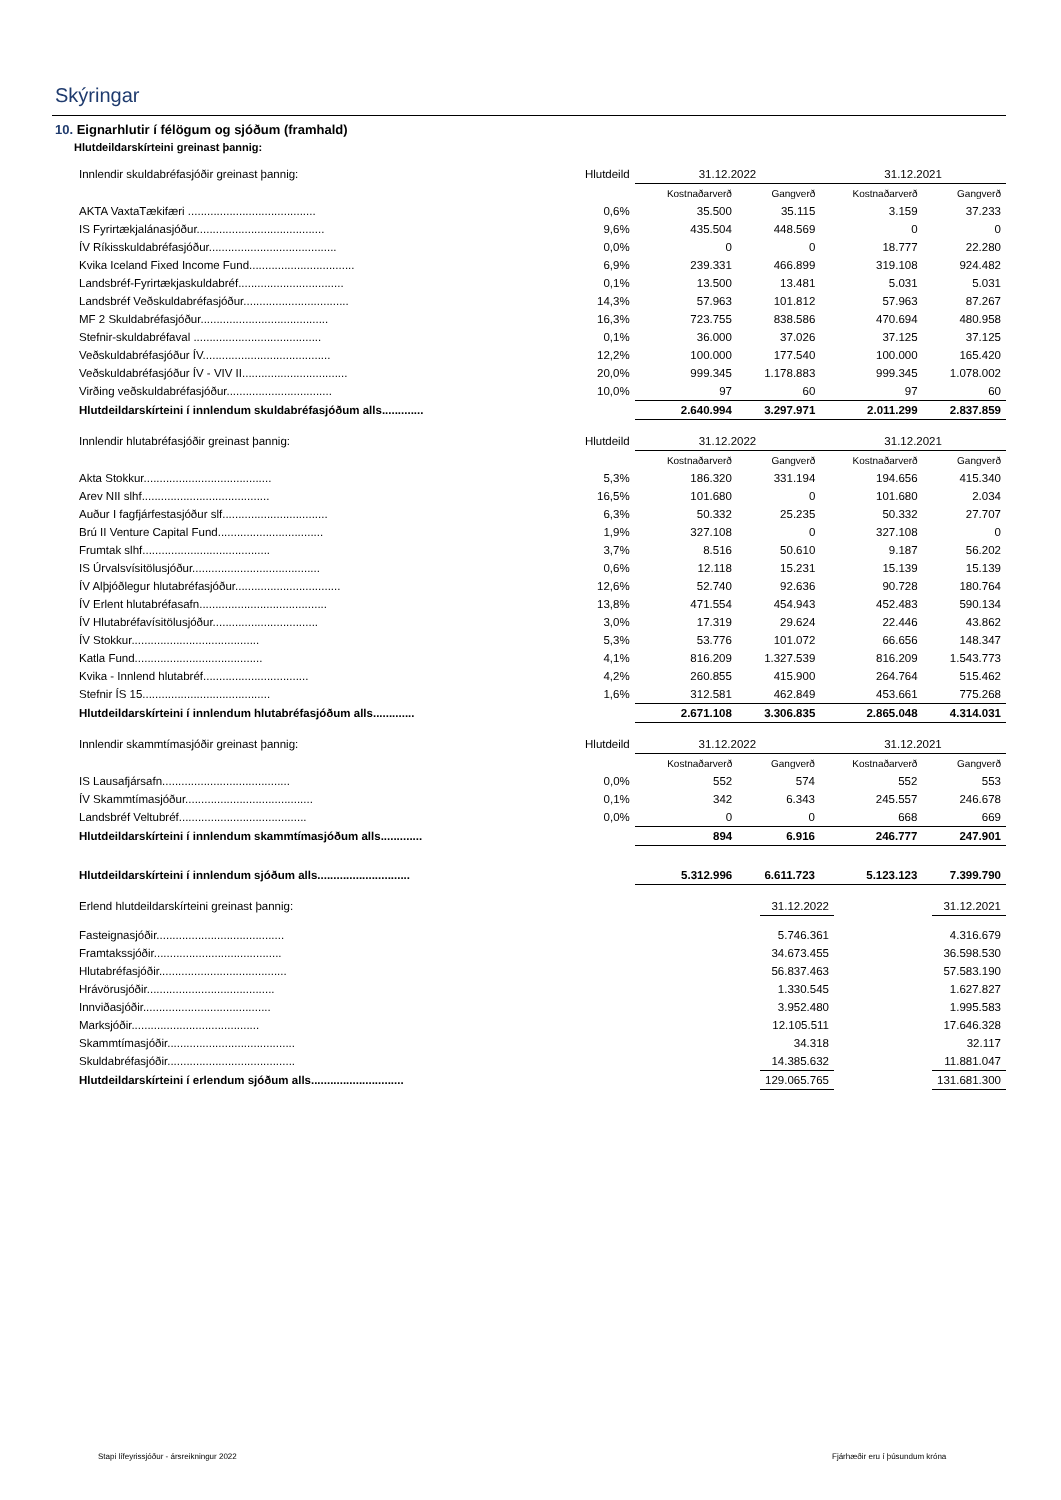Skýringar
10. Eignarhlutir í félögum og sjóðum (framhald)
Hlutdeildarskírteini greinast þannig:
| Innlendir skuldabréfasjóðir greinast þannig: | Hlutdeild | 31.12.2022 | | 31.12.2021 | |
| | | Kostnaðarverð | Gangverð | Kostnaðarverð | Gangverð |
| AKTA VaxtaTækifæri ........................................ | 0,6% | 35.500 | 35.115 | 3.159 | 37.233 |
| IS Fyrirtækjalánasjóður........................................ | 9,6% | 435.504 | 448.569 | 0 | 0 |
| ÍV Ríkisskuldabréfasjóður........................................ | 0,0% | 0 | 0 | 18.777 | 22.280 |
| Kvika Iceland Fixed Income Fund................................. | 6,9% | 239.331 | 466.899 | 319.108 | 924.482 |
| Landsbréf-Fyrirtækjaskuldabréf................................. | 0,1% | 13.500 | 13.481 | 5.031 | 5.031 |
| Landsbréf Veðskuldabréfasjóður................................. | 14,3% | 57.963 | 101.812 | 57.963 | 87.267 |
| MF 2 Skuldabréfasjóður........................................ | 16,3% | 723.755 | 838.586 | 470.694 | 480.958 |
| Stefnir-skuldabréfaval ........................................ | 0,1% | 36.000 | 37.026 | 37.125 | 37.125 |
| Veðskuldabréfasjóður ÍV........................................ | 12,2% | 100.000 | 177.540 | 100.000 | 165.420 |
| Veðskuldabréfasjóður ÍV - VIV II................................. | 20,0% | 999.345 | 1.178.883 | 999.345 | 1.078.002 |
| Virðing veðskuldabréfasjóður................................. | 10,0% | 97 | 60 | 97 | 60 |
| Hlutdeildarskírteini í innlendum skuldabréfasjóðum alls............. | | 2.640.994 | 3.297.971 | 2.011.299 | 2.837.859 |
| Innlendir hlutabréfasjóðir greinast þannig: | Hlutdeild | 31.12.2022 | | 31.12.2021 | |
| | | Kostnaðarverð | Gangverð | Kostnaðarverð | Gangverð |
| Akta Stokkur........................................ | 5,3% | 186.320 | 331.194 | 194.656 | 415.340 |
| Arev NII slhf........................................ | 16,5% | 101.680 | 0 | 101.680 | 2.034 |
| Auður I fagfjárfestasjóður slf................................. | 6,3% | 50.332 | 25.235 | 50.332 | 27.707 |
| Brú II Venture Capital Fund................................. | 1,9% | 327.108 | 0 | 327.108 | 0 |
| Frumtak slhf........................................ | 3,7% | 8.516 | 50.610 | 9.187 | 56.202 |
| IS Úrvalsvísitölusjóður........................................ | 0,6% | 12.118 | 15.231 | 15.139 | 15.139 |
| ÍV Alþjóðlegur hlutabréfasjóður................................. | 12,6% | 52.740 | 92.636 | 90.728 | 180.764 |
| ÍV Erlent hlutabréfasafn........................................ | 13,8% | 471.554 | 454.943 | 452.483 | 590.134 |
| ÍV Hlutabréfavísitölusjóður................................. | 3,0% | 17.319 | 29.624 | 22.446 | 43.862 |
| ÍV Stokkur........................................ | 5,3% | 53.776 | 101.072 | 66.656 | 148.347 |
| Katla Fund........................................ | 4,1% | 816.209 | 1.327.539 | 816.209 | 1.543.773 |
| Kvika - Innlend hlutabréf................................. | 4,2% | 260.855 | 415.900 | 264.764 | 515.462 |
| Stefnir ÍS 15........................................ | 1,6% | 312.581 | 462.849 | 453.661 | 775.268 |
| Hlutdeildarskírteini í innlendum hlutabréfasjóðum alls............. | | 2.671.108 | 3.306.835 | 2.865.048 | 4.314.031 |
| Innlendir skammtímasjóðir greinast þannig: | Hlutdeild | 31.12.2022 | | 31.12.2021 | |
| | | Kostnaðarverð | Gangverð | Kostnaðarverð | Gangverð |
| IS Lausafjársafn........................................ | 0,0% | 552 | 574 | 552 | 553 |
| ÍV Skammtímasjóður........................................ | 0,1% | 342 | 6.343 | 245.557 | 246.678 |
| Landsbréf Veltubréf........................................ | 0,0% | 0 | 0 | 668 | 669 |
| Hlutdeildarskírteini í innlendum skammtímasjóðum alls............. | | 894 | 6.916 | 246.777 | 247.901 |
| Hlutdeildarskírteini í innlendum sjóðum alls............................. | | 5.312.996 | 6.611.723 | 5.123.123 | 7.399.790 |
| Erlend hlutdeildarskírteini greinast þannig: | | 31.12.2022 | | 31.12.2021 |
| Fasteignasjóðir........................................ | | 5.746.361 | | 4.316.679 |
| Framtakssjóðir........................................ | | 34.673.455 | | 36.598.530 |
| Hlutabréfasjóðir........................................ | | 56.837.463 | | 57.583.190 |
| Hrávörusjóðir........................................ | | 1.330.545 | | 1.627.827 |
| Innviðasjóðir........................................ | | 3.952.480 | | 1.995.583 |
| Marksjóðir........................................ | | 12.105.511 | | 17.646.328 |
| Skammtímasjóðir........................................ | | 34.318 | | 32.117 |
| Skuldabréfasjóðir........................................ | | 14.385.632 | | 11.881.047 |
| Hlutdeildarskírteini í erlendum sjóðum alls............................. | | 129.065.765 | | 131.681.300 |
Stapi lífeyrissjóður - ársreikningur 2022
Fjárhæðir eru í þúsundum króna